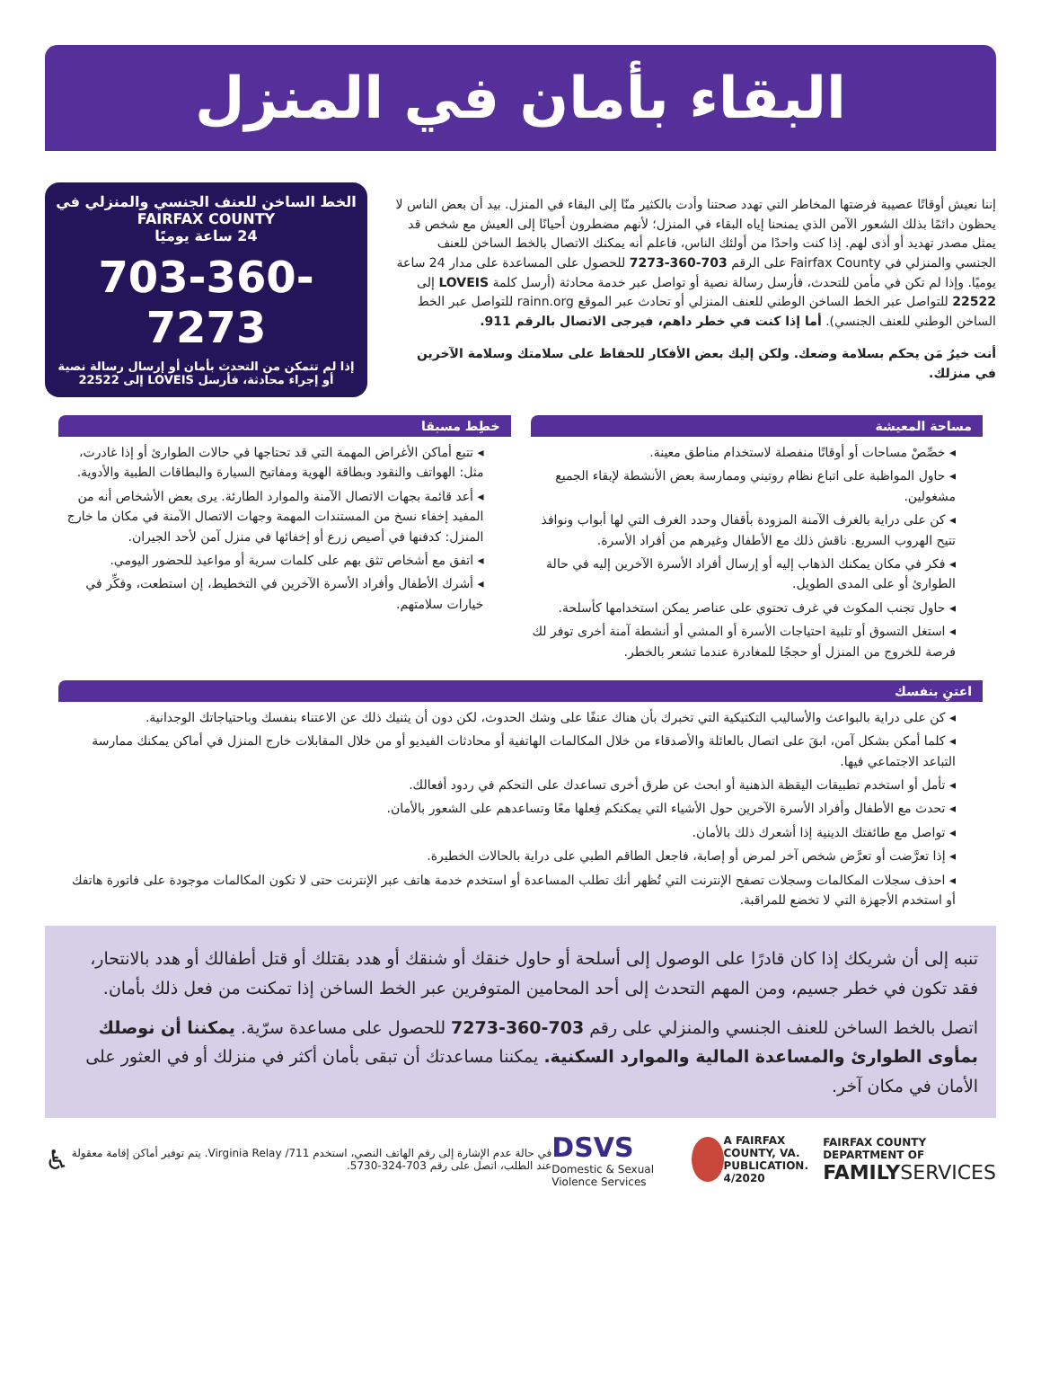البقاء بأمان في المنزل
إننا نعيش أوقاتًا عصيبة فرضتها المخاطر التي تهدد صحتنا وأدت بالكثير منّا إلى البقاء في المنزل. بيد أن بعض الناس لا يحظون دائمًا بذلك الشعور الآمن الذي يمنحنا إياه البقاء في المنزل؛ لأنهم مضطرون أحيانًا إلى العيش مع شخص قد يمثل مصدر تهديد أو أذى لهم. إذا كنت واحدًا من أولئك الناس، فاعلم أنه يمكنك الاتصال بالخط الساخن للعنف الجنسي والمنزلي في Fairfax County على الرقم 703-360-7273 للحصول على المساعدة على مدار 24 ساعة يوميًا. وإذا لم تكن في مأمن للتحدث، فأرسل رسالة نصية أو تواصل عبر خدمة محادثة (أرسل كلمة LOVEIS إلى 22522 للتواصل عبر الخط الساخن الوطني للعنف المنزلي أو تحادث عبر الموقع rainn.org للتواصل عبر الخط الساخن الوطني للعنف الجنسي). أما إذا كنت في خطر داهم، فيرجى الاتصال بالرقم 911.
أنت خيرُ مَن يحكم بسلامة وضعك. ولكن إليك بعض الأفكار للحفاظ على سلامتك وسلامة الآخرين في منزلك.
الخط الساخن للعنف الجنسي والمنزلي في FAIRFAX COUNTY
24 ساعة يوميًا
703-360-7273
إذا لم تتمكن من التحدث بأمان أو إرسال رسالة نصية أو إجراء محادثة، فأرسل LOVEIS إلى 22522
مساحة المعيشة
◂ خصِّصْ مساحات أو أوقاتًا منفصلة لاستخدام مناطق معينة.
◂ حاول المواظبة على اتباع نظام روتيني وممارسة بعض الأنشطة لإبقاء الجميع مشغولين.
◂ كن على دراية بالغرف الآمنة المزودة بأقفال وحدد الغرف التي لها أبواب ونوافذ تتيح الهروب السريع. ناقش ذلك مع الأطفال وغيرهم من أفراد الأسرة.
◂ فكر في مكان يمكنك الذهاب إليه أو إرسال أفراد الأسرة الآخرين إليه في حالة الطوارئ أو على المدى الطويل.
◂ حاول تجنب المكوث في غرف تحتوي على عناصر يمكن استخدامها كأسلحة.
◂ استغل التسوق أو تلبية احتياجات الأسرة أو المشي أو أنشطة آمنة أخرى توفر لك فرصة للخروج من المنزل أو حججًا للمغادرة عندما تشعر بالخطر.
خطِط مسبقا
◂ تتبع أماكن الأغراض المهمة التي قد تحتاجها في حالات الطوارئ أو إذا غادرت، مثل: الهواتف والنقود وبطاقة الهوية ومفاتيح السيارة والبطاقات الطبية والأدوية.
◂ أعد قائمة بجهات الاتصال الآمنة والموارد الطارئة. يرى بعض الأشخاص أنه من المفيد إخفاء نسخ من المستندات المهمة وجهات الاتصال الآمنة في مكان ما خارج المنزل: كدفنها في أصيص زرع أو إخفائها في منزل آمن لأحد الجيران.
◂ اتفق مع أشخاص تثق بهم على كلمات سرية أو مواعيد للحضور اليومي.
◂ أشرك الأطفال وأفراد الأسرة الآخرين في التخطيط، إن استطعت، وفكِّر في خيارات سلامتهم.
اعتنِ بنفسك
◂ كن على دراية بالبواعث والأساليب التكتيكية التي تخبرك بأن هناك عنفًا على وشك الحدوث، لكن دون أن يثنيك ذلك عن الاعتناء بنفسك وباحتياجاتك الوجدانية.
◂ كلما أمكن بشكل آمن، ابقَ على اتصال بالعائلة والأصدقاء من خلال المكالمات الهاتفية أو محادثات الفيديو أو من خلال المقابلات خارج المنزل في أماكن يمكنك ممارسة التباعد الاجتماعي فيها.
◂ تأمل أو استخدم تطبيقات اليقظة الذهنية أو ابحث عن طرق أخرى تساعدك على التحكم في ردود أفعالك.
◂ تحدث مع الأطفال وأفراد الأسرة الآخرين حول الأشياء التي يمكنكم فِعلها معًا وتساعدهم على الشعور بالأمان.
◂ تواصل مع طائفتك الدينية إذا أشعرك ذلك بالأمان.
◂ إذا تعرَّضت أو تعرَّض شخص آخر لمرض أو إصابة، فاجعل الطاقم الطبي على دراية بالحالات الخطيرة.
◂ احذف سجلات المكالمات وسجلات تصفح الإنترنت التي تُظهر أنك تطلب المساعدة أو استخدم خدمة هاتف عبر الإنترنت حتى لا تكون المكالمات موجودة على فاتورة هاتفك أو استخدم الأجهزة التي لا تخضع للمراقبة.
تنبه إلى أن شريكك إذا كان قادرًا على الوصول إلى أسلحة أو حاول خنقك أو شنقك أو هدد بقتلك أو قتل أطفالك أو هدد بالانتحار، فقد تكون في خطر جسيم، ومن المهم التحدث إلى أحد المحامين المتوفرين عبر الخط الساخن إذا تمكنت من فعل ذلك بأمان.
اتصل بالخط الساخن للعنف الجنسي والمنزلي على رقم 703-360-7273 للحصول على مساعدة سرّية. يمكننا أن نوصلك بمأوى الطوارئ والمساعدة المالية والموارد السكنية. يمكننا مساعدتك أن تبقى بأمان أكثر في منزلك أو في العثور على الأمان في مكان آخر.
♿ في حالة عدم الإشارة إلى رقم الهاتف النصي، استخدم 711/ Virginia Relay. يتم توفير أماكن إقامة معقولة عند الطلب، اتصل على رقم 703-324-5730. DSVS
Domestic & Sexual Violence Services A FAIRFAX COUNTY, VA.
PUBLICATION. 4/2020 FAIRFAX COUNTY DEPARTMENT OF
FAMILY SERVICES